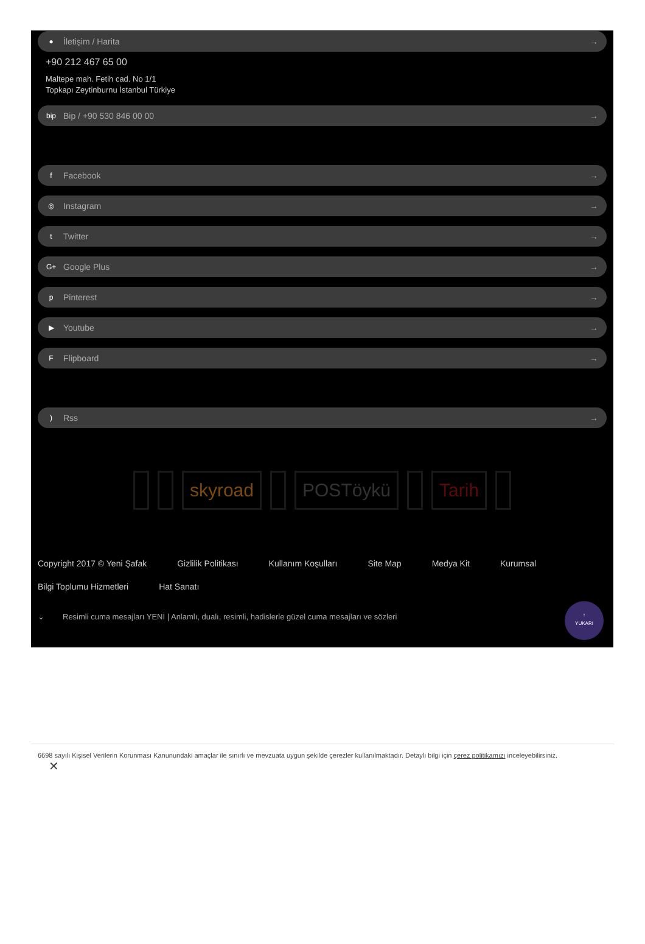● İletişim / Harita →
+90 212 467 65 00
Maltepe mah. Fetih cad. No 1/1
Topkapı Zeytinburnu İstanbul Türkiye
bip Bip / +90 530 846 00 00 →
f Facebook →
◎ Instagram →
t Twitter →
G+ Google Plus →
p Pinterest →
▶ Youtube →
F Flipboard →
) Rss →
skyroad POSTöykü Tarih
Copyright 2017 © Yeni Şafak Gizlilik Politikası Kullanım Koşulları Site Map Medya Kit Kurumsal Bilgi Toplumu Hizmetleri Hat Sanatı
⌄ Resimli cuma mesajları YENİ | Anlamlı, dualı, resimli, hadislerle güzel cuma mesajları ve sözleri
↑
YUKARI
6698 sayılı Kişisel Verilerin Korunması Kanunundaki amaçlar ile sınırlı ve mevzuata uygun şekilde çerezler kullanılmaktadır. Detaylı bilgi için çerez politikamızı inceleyebilirsiniz.
✕